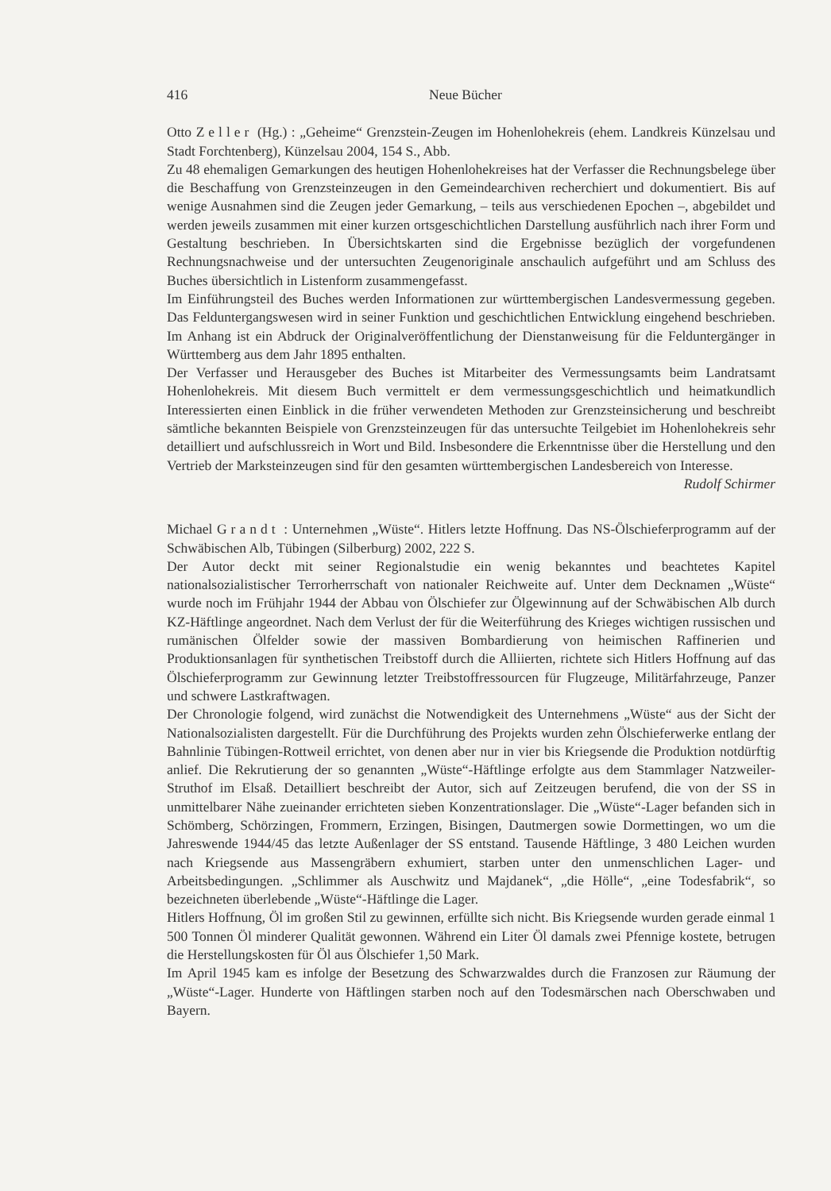416 Neue Bücher
Otto Zeller (Hg.) : „Geheime“ Grenzstein-Zeugen im Hohenlohekreis (ehem. Landkreis Künzelsau und Stadt Forchtenberg), Künzelsau 2004, 154 S., Abb.
Zu 48 ehemaligen Gemarkungen des heutigen Hohenlohekreises hat der Verfasser die Rechnungsbelege über die Beschaffung von Grenzsteinzeugen in den Gemeindearchiven recherchiert und dokumentiert. Bis auf wenige Ausnahmen sind die Zeugen jeder Gemarkung, – teils aus verschiedenen Epochen –, abgebildet und werden jeweils zusammen mit einer kurzen ortsgeschichtlichen Darstellung ausführlich nach ihrer Form und Gestaltung beschrieben. In Übersichtskarten sind die Ergebnisse bezüglich der vorgefundenen Rechnungsnachweise und der untersuchten Zeugenoriginale anschaulich aufgeführt und am Schluss des Buches übersichtlich in Listenform zusammengefasst.
Im Einführungsteil des Buches werden Informationen zur württembergischen Landesvermessung gegeben. Das Felduntergangswesen wird in seiner Funktion und geschichtlichen Entwicklung eingehend beschrieben. Im Anhang ist ein Abdruck der Originalveröffentlichung der Dienstanweisung für die Felduntergänger in Württemberg aus dem Jahr 1895 enthalten.
Der Verfasser und Herausgeber des Buches ist Mitarbeiter des Vermessungsamts beim Landratsamt Hohenlohekreis. Mit diesem Buch vermittelt er dem vermessungsgeschichtlich und heimatkundlich Interessierten einen Einblick in die früher verwendeten Methoden zur Grenzsteinsicherung und beschreibt sämtliche bekannten Beispiele von Grenzsteinzeugen für das untersuchte Teilgebiet im Hohenlohekreis sehr detailliert und aufschlussreich in Wort und Bild. Insbesondere die Erkenntnisse über die Herstellung und den Vertrieb der Marksteinzeugen sind für den gesamten württembergischen Landesbereich von Interesse.
Rudolf Schirmer
Michael Grandt : Unternehmen „Wüste“. Hitlers letzte Hoffnung. Das NS-Ölschieferprogramm auf der Schwäbischen Alb, Tübingen (Silberburg) 2002, 222 S.
Der Autor deckt mit seiner Regionalstudie ein wenig bekanntes und beachtetes Kapitel nationalsozialistischer Terrorherrschaft von nationaler Reichweite auf. Unter dem Decknamen „Wüste“ wurde noch im Frühjahr 1944 der Abbau von Ölschiefer zur Ölgewinnung auf der Schwäbischen Alb durch KZ-Häftlinge angeordnet. Nach dem Verlust der für die Weiterführung des Krieges wichtigen russischen und rumänischen Ölfelder sowie der massiven Bombardierung von heimischen Raffinerien und Produktionsanlagen für synthetischen Treibstoff durch die Alliierten, richtete sich Hitlers Hoffnung auf das Ölschieferprogramm zur Gewinnung letzter Treibstoffressourcen für Flugzeuge, Militärfahrzeuge, Panzer und schwere Lastkraftwagen.
Der Chronologie folgend, wird zunächst die Notwendigkeit des Unternehmens „Wüste“ aus der Sicht der Nationalsozialisten dargestellt. Für die Durchführung des Projekts wurden zehn Ölschieferwerke entlang der Bahnlinie Tübingen-Rottweil errichtet, von denen aber nur in vier bis Kriegsende die Produktion notdürftig anlief. Die Rekrutierung der so genannten „Wüste“-Häftlinge erfolgte aus dem Stammlager Natzweiler-Struthof im Elsaß. Detailliert beschreibt der Autor, sich auf Zeitzeugen berufend, die von der SS in unmittelbarer Nähe zueinander errichteten sieben Konzentrationslager. Die „Wüste“-Lager befanden sich in Schömberg, Schörzingen, Frommern, Erzingen, Bisingen, Dautmergen sowie Dormettingen, wo um die Jahreswende 1944/45 das letzte Außenlager der SS entstand. Tausende Häftlinge, 3 480 Leichen wurden nach Kriegsende aus Massengräbern exhumiert, starben unter den unmenschlichen Lager- und Arbeitsbedingungen. „Schlimmer als Auschwitz und Majdanek“, „die Hölle“, „eine Todesfabrik“, so bezeichneten überlebende „Wüste“-Häftlinge die Lager.
Hitlers Hoffnung, Öl im großen Stil zu gewinnen, erfüllte sich nicht. Bis Kriegsende wurden gerade einmal 1 500 Tonnen Öl minderer Qualität gewonnen. Während ein Liter Öl damals zwei Pfennige kostete, betrugen die Herstellungskosten für Öl aus Ölschiefer 1,50 Mark.
Im April 1945 kam es infolge der Besetzung des Schwarzwaldes durch die Franzosen zur Räumung der „Wüste“-Lager. Hunderte von Häftlingen starben noch auf den Todesmärschen nach Oberschwaben und Bayern.